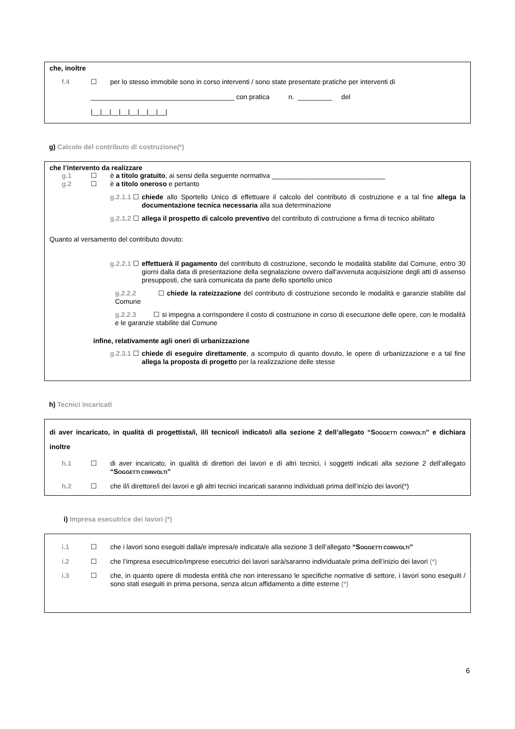che, inoltre
f.4 ☐ per lo stesso immobile sono in corso interventi / sono state presentate pratiche per interventi di
______________________________________ con pratica n. _________ del
|__|__|__|__|__|__|__|__|
g) Calcolo del contributo di costruzione(*)
che l’intervento da realizzare
g.1 ☐ è a titolo gratuito, ai sensi della seguente normativa ______________________________
g.2 ☐ è a titolo oneroso e pertanto
g.2.1.1 ☐ chiede allo Sportello Unico di effettuare il calcolo del contributo di costruzione e a tal fine allega la documentazione tecnica necessaria alla sua determinazione
g.2.1.2 ☐ allega il prospetto di calcolo preventivo del contributo di costruzione a firma di tecnico abilitato
Quanto al versamento del contributo dovuto:
g.2.2.1 ☐ effettuerà il pagamento del contributo di costruzione, secondo le modalità stabilite dal Comune, entro 30 giorni dalla data di presentazione della segnalazione ovvero dall'avvenuta acquisizione degli atti di assenso presupposti, che sarà comunicata da parte dello sportello unico
g.2.2.2 ☐ chiede la rateizzazione del contributo di costruzione secondo le modalità e garanzie stabilite dal Comune
g.2.2.3 ☐ si impegna a corrispondere il costo di costruzione in corso di esecuzione delle opere, con le modalità e le garanzie stabilite dal Comune
infine, relativamente agli oneri di urbanizzazione
g.2.3.1 ☐ chiede di eseguire direttamente, a scomputo di quanto dovuto, le opere di urbanizzazione e a tal fine allega la proposta di progetto per la realizzazione delle stesse
h) Tecnici incaricati
di aver incaricato, in qualità di progettista/i, il/i tecnico/i indicato/i alla sezione 2 dell’allegato “SOGGETTI COINVOLTI” e dichiara inoltre
h.1 ☐ di aver incaricato, in qualità di direttori dei lavori e di altri tecnici, i soggetti indicati alla sezione 2 dell’allegato “SOGGETTI COINVOLTI”
h.2 ☐ che il/i direttore/i dei lavori e gli altri tecnici incaricati saranno individuati prima dell’inizio dei lavori(*)
i) Impresa esecutrice dei lavori (*)
i.1 ☐ che i lavori sono eseguiti dalla/e impresa/e indicata/e alla sezione 3 dell’allegato “SOGGETTI COINVOLTI”
i.2 ☐ che l’impresa esecutrice/imprese esecutrici dei lavori sarà/saranno individuata/e prima dell’inizio dei lavori (*)
i.3 ☐ che, in quanto opere di modesta entità che non interessano le specifiche normative di settore, i lavori sono eseguiti / sono stati eseguiti in prima persona, senza alcun affidamento a ditte esterne (*)
6